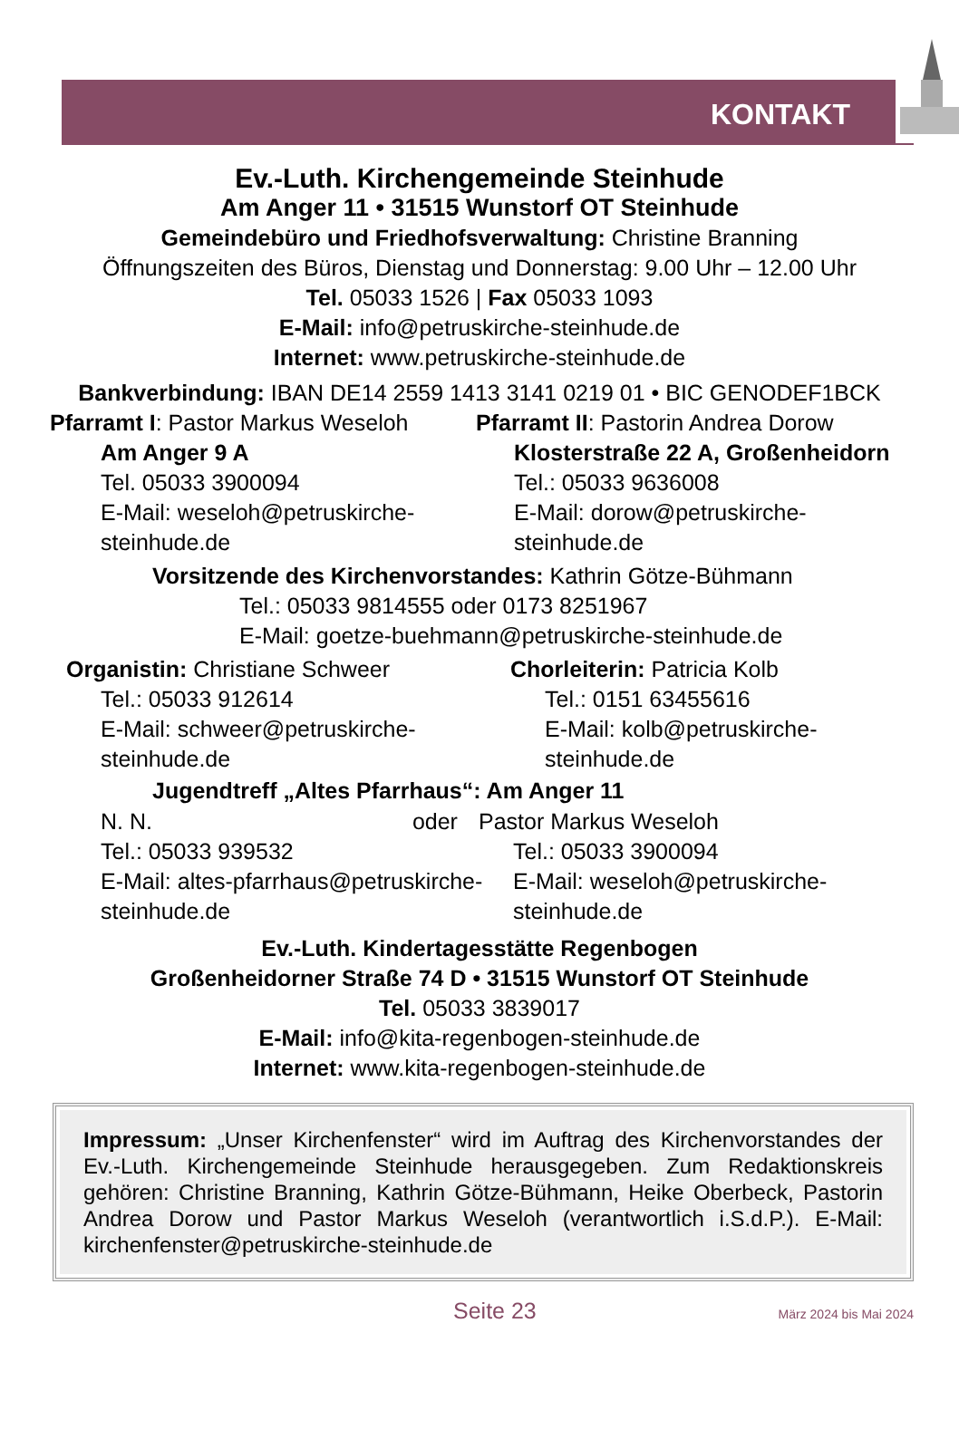KONTAKT
Ev.-Luth. Kirchengemeinde Steinhude
Am Anger 11 • 31515 Wunstorf OT Steinhude
Gemeindebüro und Friedhofsverwaltung: Christine Branning
Öffnungszeiten des Büros, Dienstag und Donnerstag: 9.00 Uhr – 12.00 Uhr
Tel. 05033 1526 | Fax 05033 1093
E-Mail: info@petruskirche-steinhude.de
Internet: www.petruskirche-steinhude.de
Bankverbindung: IBAN DE14 2559 1413 3141 0219 01 • BIC GENODEF1BCK
Pfarramt I: Pastor Markus Weseloh
Am Anger 9 A
Tel. 05033 3900094
E-Mail: weseloh@petruskirche-
steinhude.de
Pfarramt II: Pastorin Andrea Dorow
Klosterstraße 22 A, Großenheidorn
Tel.: 05033 9636008
E-Mail: dorow@petruskirche-
steinhude.de
Vorsitzende des Kirchenvorstandes: Kathrin Götze-Bühmann
Tel.: 05033 9814555 oder 0173 8251967
E-Mail: goetze-buehmann@petruskirche-steinhude.de
Organistin: Christiane Schweer
Tel.: 05033 912614
E-Mail: schweer@petruskirche-
steinhude.de
Chorleiterin: Patricia Kolb
Tel.: 0151 63455616
E-Mail: kolb@petruskirche-
steinhude.de
Jugendtreff „Altes Pfarrhaus“: Am Anger 11
N. N. oder
Tel.: 05033 939532
E-Mail: altes-pfarrhaus@petruskirche-
steinhude.de
Pastor Markus Weseloh
Tel.: 05033 3900094
E-Mail: weseloh@petruskirche-
steinhude.de
Ev.-Luth. Kindertagesstätte Regenbogen
Großenheidorner Straße 74 D • 31515 Wunstorf OT Steinhude
Tel. 05033 3839017
E-Mail: info@kita-regenbogen-steinhude.de
Internet: www.kita-regenbogen-steinhude.de
Impressum: „Unser Kirchenfenster“ wird im Auftrag des Kirchenvorstandes der Ev.-Luth. Kirchengemeinde Steinhude herausgegeben. Zum Redaktionskreis gehören: Christine Branning, Kathrin Götze-Bühmann, Heike Oberbeck, Pastorin Andrea Dorow und Pastor Markus Weseloh (verantwortlich i.S.d.P.). E-Mail: kirchenfenster@petruskirche-steinhude.de
Seite 23 März 2024 bis Mai 2024